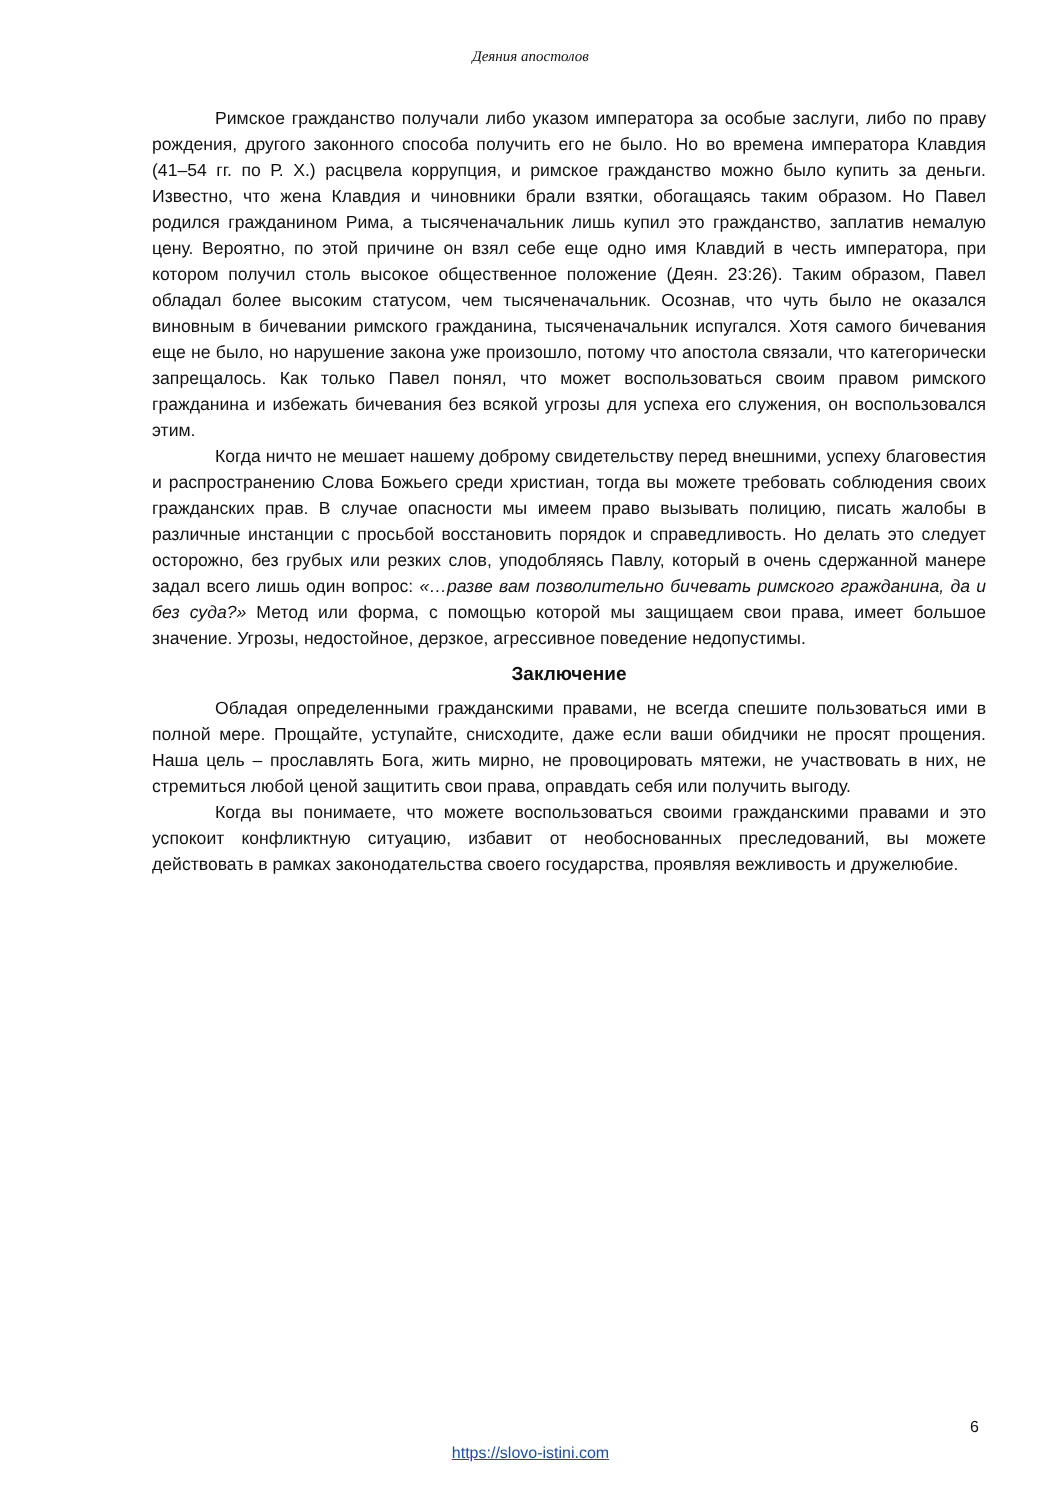Деяния апостолов
Римское гражданство получали либо указом императора за особые заслуги, либо по праву рождения, другого законного способа получить его не было. Но во времена императора Клавдия (41–54 гг. по Р. Х.) расцвела коррупция, и римское гражданство можно было купить за деньги. Известно, что жена Клавдия и чиновники брали взятки, обогащаясь таким образом. Но Павел родился гражданином Рима, а тысяченачальник лишь купил это гражданство, заплатив немалую цену. Вероятно, по этой причине он взял себе еще одно имя Клавдий в честь императора, при котором получил столь высокое общественное положение (Деян. 23:26). Таким образом, Павел обладал более высоким статусом, чем тысяченачальник. Осознав, что чуть было не оказался виновным в бичевании римского гражданина, тысяченачальник испугался. Хотя самого бичевания еще не было, но нарушение закона уже произошло, потому что апостола связали, что категорически запрещалось. Как только Павел понял, что может воспользоваться своим правом римского гражданина и избежать бичевания без всякой угрозы для успеха его служения, он воспользовался этим.
Когда ничто не мешает нашему доброму свидетельству перед внешними, успеху благовестия и распространению Слова Божьего среди христиан, тогда вы можете требовать соблюдения своих гражданских прав. В случае опасности мы имеем право вызывать полицию, писать жалобы в различные инстанции с просьбой восстановить порядок и справедливость. Но делать это следует осторожно, без грубых или резких слов, уподобляясь Павлу, который в очень сдержанной манере задал всего лишь один вопрос: «…разве вам позволительно бичевать римского гражданина, да и без суда?» Метод или форма, с помощью которой мы защищаем свои права, имеет большое значение. Угрозы, недостойное, дерзкое, агрессивное поведение недопустимы.
Заключение
Обладая определенными гражданскими правами, не всегда спешите пользоваться ими в полной мере. Прощайте, уступайте, снисходите, даже если ваши обидчики не просят прощения. Наша цель – прославлять Бога, жить мирно, не провоцировать мятежи, не участвовать в них, не стремиться любой ценой защитить свои права, оправдать себя или получить выгоду.
Когда вы понимаете, что можете воспользоваться своими гражданскими правами и это успокоит конфликтную ситуацию, избавит от необоснованных преследований, вы можете действовать в рамках законодательства своего государства, проявляя вежливость и дружелюбие.
6
https://slovo-istini.com